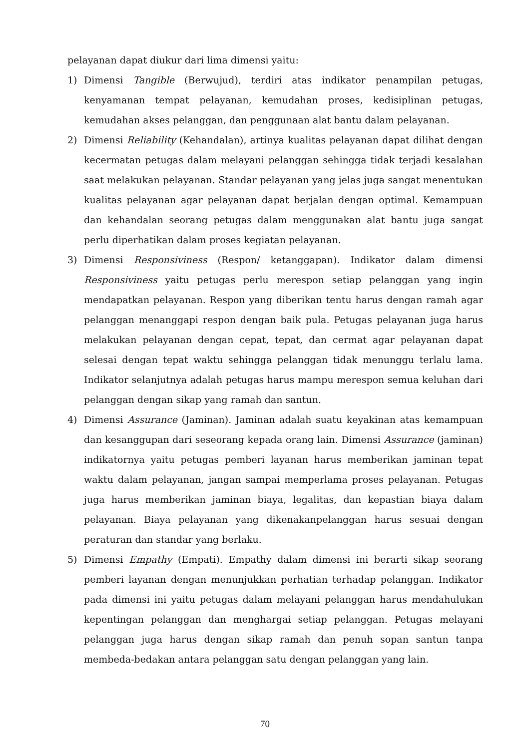pelayanan dapat diukur dari lima dimensi yaitu:
1) Dimensi Tangible (Berwujud), terdiri atas indikator penampilan petugas, kenyamanan tempat pelayanan, kemudahan proses, kedisiplinan petugas, kemudahan akses pelanggan, dan penggunaan alat bantu dalam pelayanan.
2) Dimensi Reliability (Kehandalan), artinya kualitas pelayanan dapat dilihat dengan kecermatan petugas dalam melayani pelanggan sehingga tidak terjadi kesalahan saat melakukan pelayanan. Standar pelayanan yang jelas juga sangat menentukan kualitas pelayanan agar pelayanan dapat berjalan dengan optimal. Kemampuan dan kehandalan seorang petugas dalam menggunakan alat bantu juga sangat perlu diperhatikan dalam proses kegiatan pelayanan.
3) Dimensi Responsiviness (Respon/ ketanggapan). Indikator dalam dimensi Responsiviness yaitu petugas perlu merespon setiap pelanggan yang ingin mendapatkan pelayanan. Respon yang diberikan tentu harus dengan ramah agar pelanggan menanggapi respon dengan baik pula. Petugas pelayanan juga harus melakukan pelayanan dengan cepat, tepat, dan cermat agar pelayanan dapat selesai dengan tepat waktu sehingga pelanggan tidak menunggu terlalu lama. Indikator selanjutnya adalah petugas harus mampu merespon semua keluhan dari pelanggan dengan sikap yang ramah dan santun.
4) Dimensi Assurance (Jaminan). Jaminan adalah suatu keyakinan atas kemampuan dan kesanggupan dari seseorang kepada orang lain. Dimensi Assurance (jaminan) indikatornya yaitu petugas pemberi layanan harus memberikan jaminan tepat waktu dalam pelayanan, jangan sampai memperlama proses pelayanan. Petugas juga harus memberikan jaminan biaya, legalitas, dan kepastian biaya dalam pelayanan. Biaya pelayanan yang dikenakanpelanggan harus sesuai dengan peraturan dan standar yang berlaku.
5) Dimensi Empathy (Empati). Empathy dalam dimensi ini berarti sikap seorang pemberi layanan dengan menunjukkan perhatian terhadap pelanggan. Indikator pada dimensi ini yaitu petugas dalam melayani pelanggan harus mendahulukan kepentingan pelanggan dan menghargai setiap pelanggan. Petugas melayani pelanggan juga harus dengan sikap ramah dan penuh sopan santun tanpa membeda-bedakan antara pelanggan satu dengan pelanggan yang lain.
70